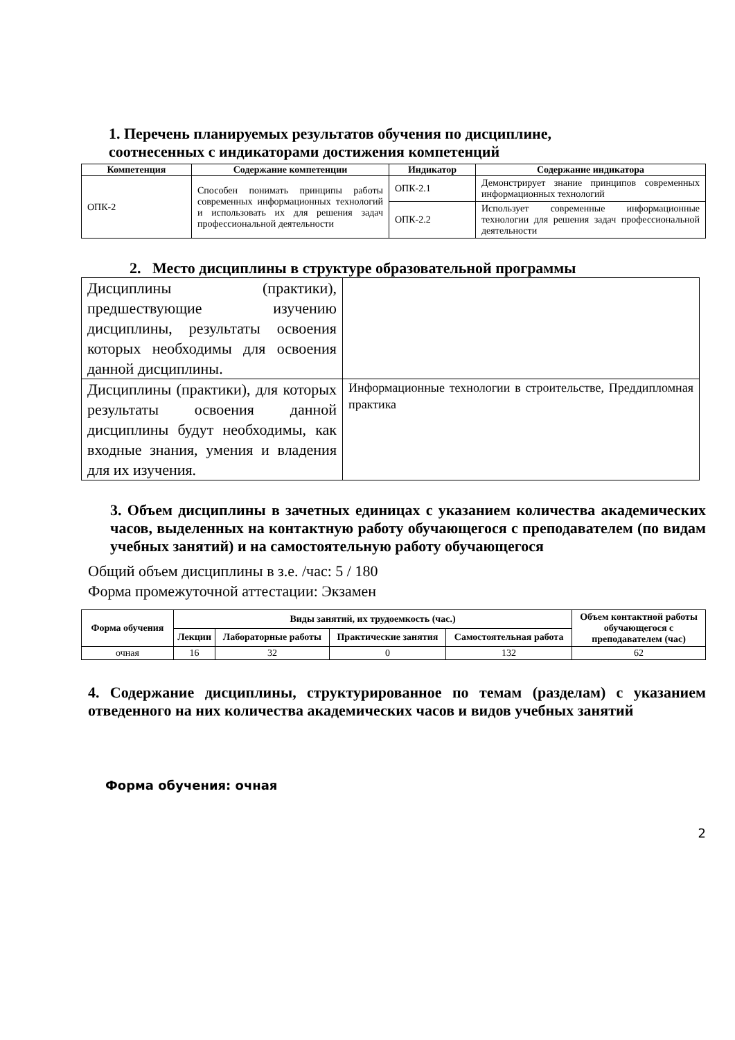1. Перечень планируемых результатов обучения по дисциплине,
соотнесенных с индикаторами достижения компетенций
| Компетенция | Содержание компетенции | Индикатор | Содержание индикатора |
| --- | --- | --- | --- |
| ОПК-2 | Способен понимать принципы работы современных информационных технологий и использовать их для решения задач профессиональной деятельности | ОПК-2.1 | Демонстрирует знание принципов современных информационных технологий |
| | | ОПК-2.2 | Использует современные информационные технологии для решения задач профессиональной деятельности |
2. Место дисциплины в структуре образовательной программы
| Дисциплины (практики), предшествующие изучению дисциплины, результаты освоения которых необходимы для освоения данной дисциплины. | |
| Дисциплины (практики), для которых результаты освоения данной дисциплины будут необходимы, как входные знания, умения и владения для их изучения. | Информационные технологии в строительстве, Преддипломная практика |
3. Объем дисциплины в зачетных единицах с указанием количества академических часов, выделенных на контактную работу обучающегося с преподавателем (по видам учебных занятий) и на самостоятельную работу обучающегося
Общий объем дисциплины в з.е. /час: 5 / 180
Форма промежуточной аттестации: Экзамен
| Форма обучения | Виды занятий, их трудоемкость (час.) | | | | Объем контактной работы обучающегося с преподавателем (час) |
| --- | --- | --- | --- | --- | --- |
| | Лекции | Лабораторные работы | Практические занятия | Самостоятельная работа | |
| очная | 16 | 32 | 0 | 132 | 62 |
4. Содержание дисциплины, структурированное по темам (разделам) с указанием отведенного на них количества академических часов и видов учебных занятий
Форма обучения: очная
2